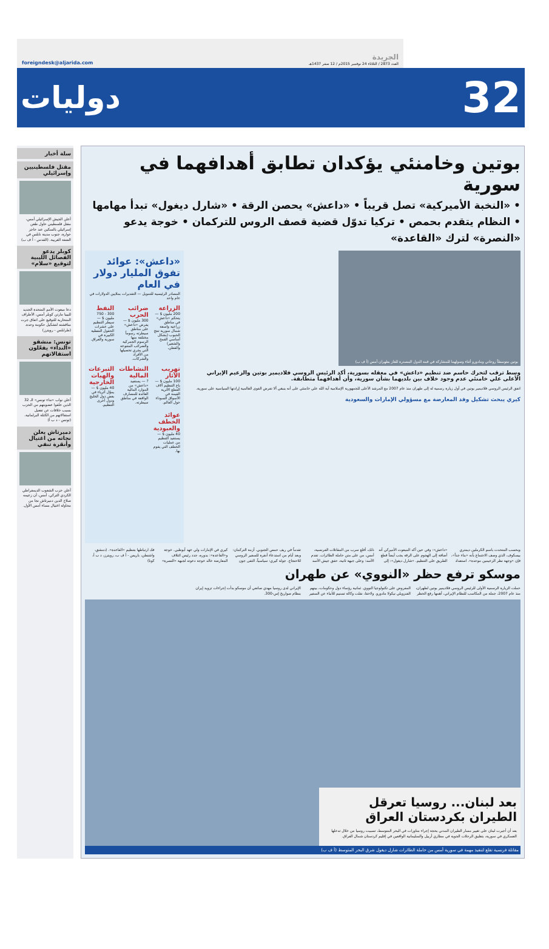الجريدة
العدد 2873 / الثلاثاء 24 نوفمبر 2015م / 12 صفر 1437هـ
foreigndesk@aljarida.com
32 دوليات
بوتين وخامنئي يؤكدان تطابق أهدافهما في سورية
• «النخبة الأميركية» تصل قريباً • «داعش» يحصن الرقة • «شارل ديغول» تبدأ مهامها • النظام يتقدم بحمص • تركيا تدوّل قضية قصف الروس للتركمان • خوجة يدعو «النصرة» لترك «القاعدة»
بوتين متوسطاً روحاني ومادورو أثناء وصولهما للمشاركة في قمة الدول المصدرة للغاز بطهران أمس (أ ف ب)
وسط ترقب لتحرك حاسم ضد تنظيم «داعش» في معقله بسورية، أكد الرئيس الروسي فلاديمير بوتين والزعيم الإيراني الأعلى علي خامنئي عدم وجود خلاف بين بلديهما بشأن سورية، وأن أهدافهما متطابقة.
اتفق الرئيس الروسي فلاديمير بوتين في أول زيارة رسمية له إلى طهران منذ عام 2007 مع المرشد الأعلى للجمهورية الإسلامية آية الله علي خامنئي على أنه ينبغي ألا تفرض القوى العالمية إرادتها السياسية على سورية.
كيري يبحث تشكيل وفد المعارضة مع مسؤولي الإمارات والسعودية
«داعش»: عوائد تفوق المليار دولار في العام
المصادر الرئيسية للتمويل — التقديرات بملايين الدولارات في عام واحد
الزراعة
200 مليون $ — يتحكم «داعش» في مناطق زراعية واسعة شمال سورية تنتج الحبوب (بشكل أساسي القمح والشعير) والقطن.
ضرائب الحرب
300 مليون $ — يفرض «داعش» على مناطق سيطرته رسوماً مختلفة منها الرسوم الجمركية والضرائب المتنوعة التي يجري تحصيلها من الأفراد والشركات.
النفط
300 - 750 مليون $ — سيطر التنظيم على عشرات الحقول النفطية الكبيرة في سورية والعراق.
تهريب الآثار
100 مليون $ — باع التنظيم آلاف القطع الأثرية القيمة في الأسواق السوداء حول العالم.
النشاطات المالية? — يستفيد «داعش» من الموارد المالية العائدة للمصارف الواقعة في مناطق سيطرته.
التبرعات والهبات الخارجية
40 مليون $ — يموّل أثرياء في بعض دول الخليج ودول أخرى التنظيم.
عوائد الخطف والعبودية
40 مليون $ — يستفيد التنظيم من عمليات الخطف التي يقوم بها.
وبحسب المتحدث باسم الكرملين ديمتري بيسكوف، الذي وصف الاجتماع بأنه «بناء جداً»، فإن «وجهة نظر الزعيمين موحدة». استعداد «داعش»: وفي حين أكد المبعوث الأميركي أنه أضافة إلى الهجوم على الرقة يجب أيضاً قطع الطريق على التنظيم. «شارل ديغول»: إلى ذلك، أقلع سرب من المقاتلات الفرنسية، أمس، من على متن حاملة الطائرات. تقدم الأسد: وعلى جبهة ثانية، حقق جيش الأسد تقدماً في ريف حمص الجنوبي. أزمة التركمان: وبعد أيام من استدعاء أنقرة للسفير الروسي للاحتجاج. جولة كيري: سياسياً، التقى جون كيري في الإمارات ولي عهد أبوظبي. خوجة و«القاعدة»: بدوره، جدد رئيس ائتلاف المعارضة خالد خوجة دعوته لجبهة «النصرة» فك ارتباطها بتنظيم «القاعدة». (دمشق، واشنطن، باريس - أ ف ب، رويترز، د ب أ، كونا)
موسكو ترفع حظر «النووي» عن طهران
حملت الزيارة الرسمية الأولى للرئيس الروسي فلاديمير بوتين لطهران، منذ عام 2007، جملة من المكاسب للنظام الإيراني، أهمها رفع الحظر المفروض على تكنولوجيا النووي. ثمانية رؤساء دول وحكومات، بينهم الفنزويلي نيكولا مادورو. ولاحقا، نقلت وكالة تسنيم للأنباء عن السفير الإيراني لدى روسيا مهدي صانعي أن موسكو بدأت إجراءات تزويد إيران بنظام صواريخ إس-300.
بعد لبنان... روسيا تعرقل الطيران بكردستان العراق
بعد أن أجبرت لبنان على تغيير مسار الطيران المدني بحجة إجراء مناورات في البحر المتوسط، تسببت روسيا من خلال تدخلها العسكري في سورية، بتعليق الرحلات الجوية في مطاري أربيل والسليمانية الواقعين في إقليم كردستان شمال العراق.
مقاتلة فرنسية تقلع لتنفيذ مهمة في سورية أمس من حاملة الطائرات شارل ديغول شرق البحر المتوسط (أ ف ب)
سلة أخبار
مقتل فلسطينيين وإسرائيلي
أعلن الجيش الإسرائيلي أمس، مقتل فلسطيني حاول طعن إسرائيلي بالسكين عند حاجز حوارة، جنوب مدينة نابلس في الضفة الغربية. (القدس - أ ف ب)
كوبلر يدعو الفصائل الليبية لتوقيع «سلام»
دعا مبعوث الأمم المتحدة الجديد لليبيا مارتن كوبلر أمس، الأطراف المتحاربة للتوقيع على اتفاق جرت مناقشته لتشكيل حكومة وحدة. (طرابلس - رويترز)
تونس: منشقو «النداء» يفعّلون استقالاتهم
أعلن نواب «نداء تونس» الـ 32 الذين علقوا عضويتهم من الحزب بسبب خلافات عن تفعيل استقالاتهم من الكتلة البرلمانية. (تونس - د ب أ)
دميرتاش يعلن نجاته من اغتيال وأنقرة تنفي
أعلن حزب الشعوب الديمقراطي الكردي التركي، أمس، أن زعيمه صلاح الدين دميرتاش نجا من محاولة اغتيال مساء أمس الأول.